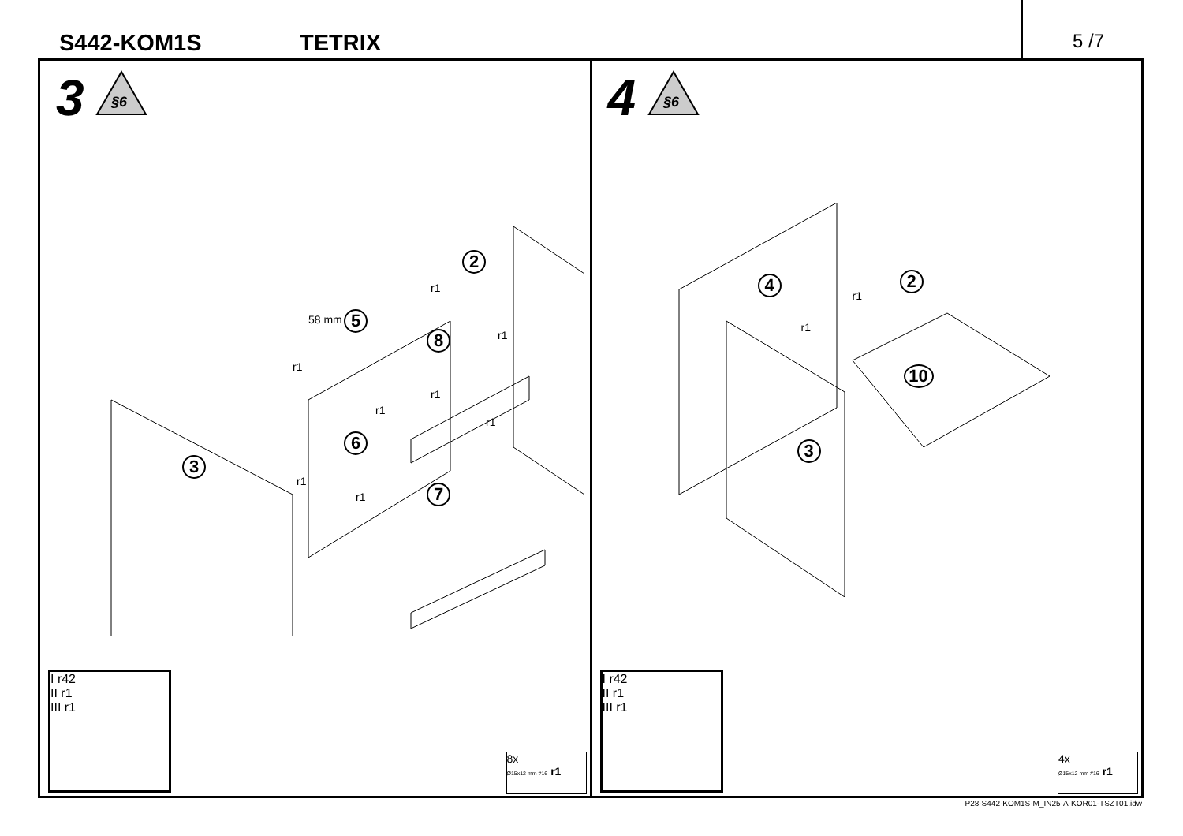S442-KOM1S TETRIX 5 /7
3
§6
3
2
5
8
6
7
r1
r1
r1
r1
r1
r1
r1
r1
58 mm
I r42
II r1
III r1
8x
Ø15x12 mm #16 r1
4
§6
4 2
3
10
r1
r1
I r42
II r1
III r1
4x
Ø15x12 mm #16 r1
P28-S442-KOM1S-M_IN25-A-KOR01-TSZT01.idw